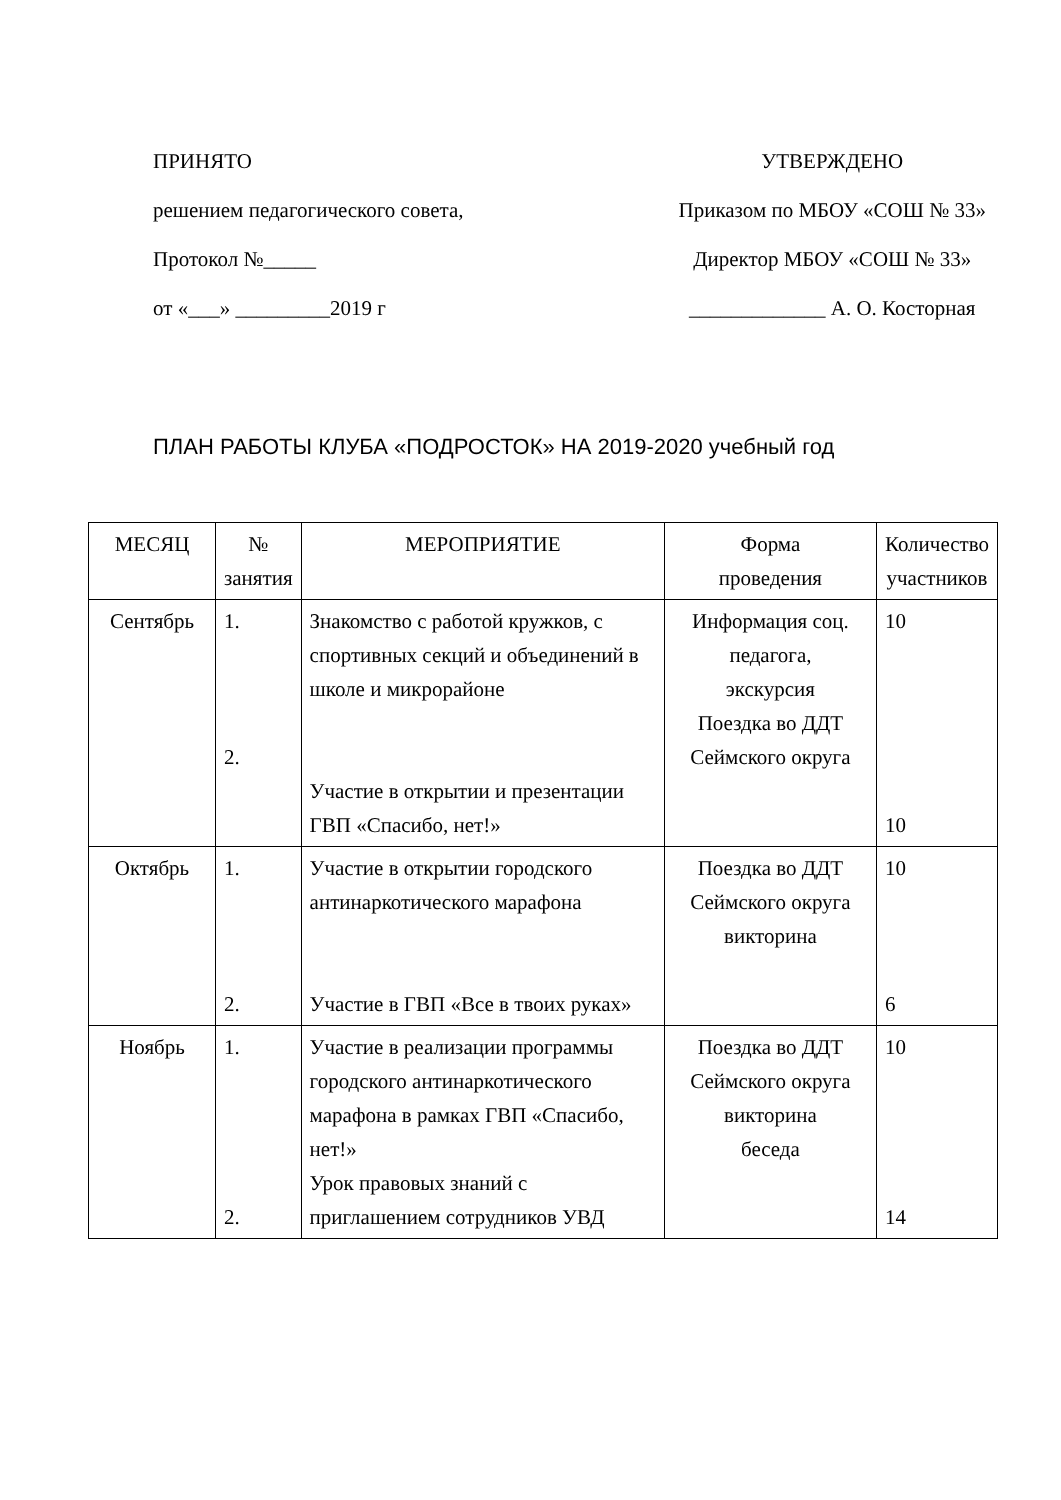ПРИНЯТО
решением педагогического совета,
Протокол №_____
от «___» _________2019 г
УТВЕРЖДЕНО
Приказом по МБОУ «СОШ № 33»
Директор МБОУ «СОШ № 33»
_____________ А. О. Косторная
ПЛАН РАБОТЫ КЛУБА «ПОДРОСТОК» НА 2019-2020 учебный год
| МЕСЯЦ | № занятия | МЕРОПРИЯТИЕ | Форма проведения | Количество участников |
| --- | --- | --- | --- | --- |
| Сентябрь | 1. 2. | Знакомство с работой кружков, с спортивных секций и объединений в школе и микрорайоне Участие в открытии и презентации ГВП «Спасибо, нет!» | Информация соц. педагога, экскурсия Поездка во ДДТ Сеймского округа | 10 10 |
| Октябрь | 1. 2. | Участие в открытии городского антинаркотического марафона Участие в ГВП «Все в твоих руках» | Поездка во ДДТ Сеймского округа викторина | 10 6 |
| Ноябрь | 1. 2. | Участие в реализации программы городского антинаркотического марафона в рамках ГВП «Спасибо, нет!» Урок правовых знаний с приглашением сотрудников УВД | Поездка во ДДТ Сеймского округа викторина беседа | 10 14 |